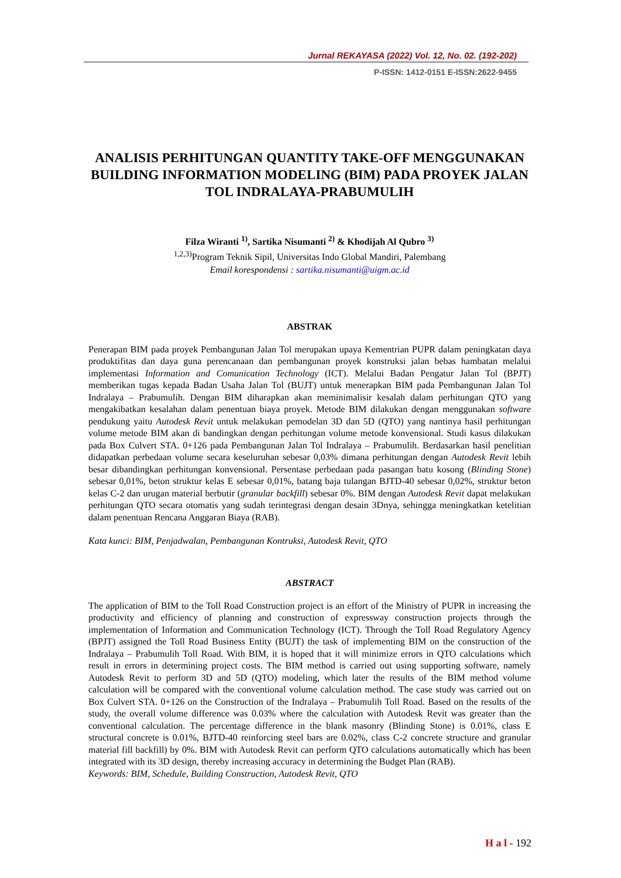Jurnal REKAYASA (2022) Vol. 12, No. 02. (192-202)
P-ISSN: 1412-0151 E-ISSN:2622-9455
ANALISIS PERHITUNGAN QUANTITY TAKE-OFF MENGGUNAKAN BUILDING INFORMATION MODELING (BIM) PADA PROYEK JALAN TOL INDRALAYA-PRABUMULIH
Filza Wiranti <sup>1)</sup>, Sartika Nisumanti <sup>2)</sup> & Khodijah Al Qubro <sup>3)</sup>
<sup>1,2,3)</sup>Program Teknik Sipil, Universitas Indo Global Mandiri, Palembang
Email korespondensi : sartika.nisumanti@uigm.ac.id
ABSTRAK
Penerapan BIM pada proyek Pembangunan Jalan Tol merupakan upaya Kementrian PUPR dalam peningkatan daya produktifitas dan daya guna perencanaan dan pembangunan proyek konstruksi jalan bebas hambatan melalui implementasi Information and Comunication Technology (ICT). Melalui Badan Pengatur Jalan Tol (BPJT) memberikan tugas kepada Badan Usaha Jalan Tol (BUJT) untuk menerapkan BIM pada Pembangunan Jalan Tol Indralaya – Prabumulih. Dengan BIM diharapkan akan meminimalisir kesalah dalam perhitungan QTO yang mengakibatkan kesalahan dalam penentuan biaya proyek. Metode BIM dilakukan dengan menggunakan software pendukung yaitu Autodesk Revit untuk melakukan pemodelan 3D dan 5D (QTO) yang nantinya hasil perhitungan volume metode BIM akan di bandingkan dengan perhitungan volume metode konvensional. Studi kasus dilakukan pada Box Culvert STA. 0+126 pada Pembangunan Jalan Tol Indralaya – Prabumulih. Berdasarkan hasil penelitian didapatkan perbedaan volume secara keseluruhan sebesar 0,03% dimana perhitungan dengan Autodesk Revit lebih besar dibandingkan perhitungan konvensional. Persentase perbedaan pada pasangan batu kosong (Blinding Stone) sebesar 0,01%, beton struktur kelas E sebesar 0,01%, batang baja tulangan BJTD-40 sebesar 0,02%, struktur beton kelas C-2 dan urugan material berbutir (granular backfill) sebesar 0%. BIM dengan Autodesk Revit dapat melakukan perhitungan QTO secara otomatis yang sudah terintegrasi dengan desain 3Dnya, sehingga meningkatkan ketelitian dalam penentuan Rencana Anggaran Biaya (RAB).
Kata kunci: BIM, Penjadwalan, Pembangunan Kontruksi, Autodesk Revit, QTO
ABSTRACT
The application of BIM to the Toll Road Construction project is an effort of the Ministry of PUPR in increasing the productivity and efficiency of planning and construction of expressway construction projects through the implementation of Information and Communication Technology (ICT). Through the Toll Road Regulatory Agency (BPJT) assigned the Toll Road Business Entity (BUJT) the task of implementing BIM on the construction of the Indralaya – Prabumulih Toll Road. With BIM, it is hoped that it will minimize errors in QTO calculations which result in errors in determining project costs. The BIM method is carried out using supporting software, namely Autodesk Revit to perform 3D and 5D (QTO) modeling, which later the results of the BIM method volume calculation will be compared with the conventional volume calculation method. The case study was carried out on Box Culvert STA. 0+126 on the Construction of the Indralaya – Prabumulih Toll Road. Based on the results of the study, the overall volume difference was 0.03% where the calculation with Autodesk Revit was greater than the conventional calculation. The percentage difference in the blank masonry (Blinding Stone) is 0.01%, class E structural concrete is 0.01%, BJTD-40 reinforcing steel bars are 0.02%, class C-2 concrete structure and granular material fill backfill) by 0%. BIM with Autodesk Revit can perform QTO calculations automatically which has been integrated with its 3D design, thereby increasing accuracy in determining the Budget Plan (RAB).
Keywords: BIM, Schedule, Building Construction, Autodesk Revit, QTO
H a l - 192